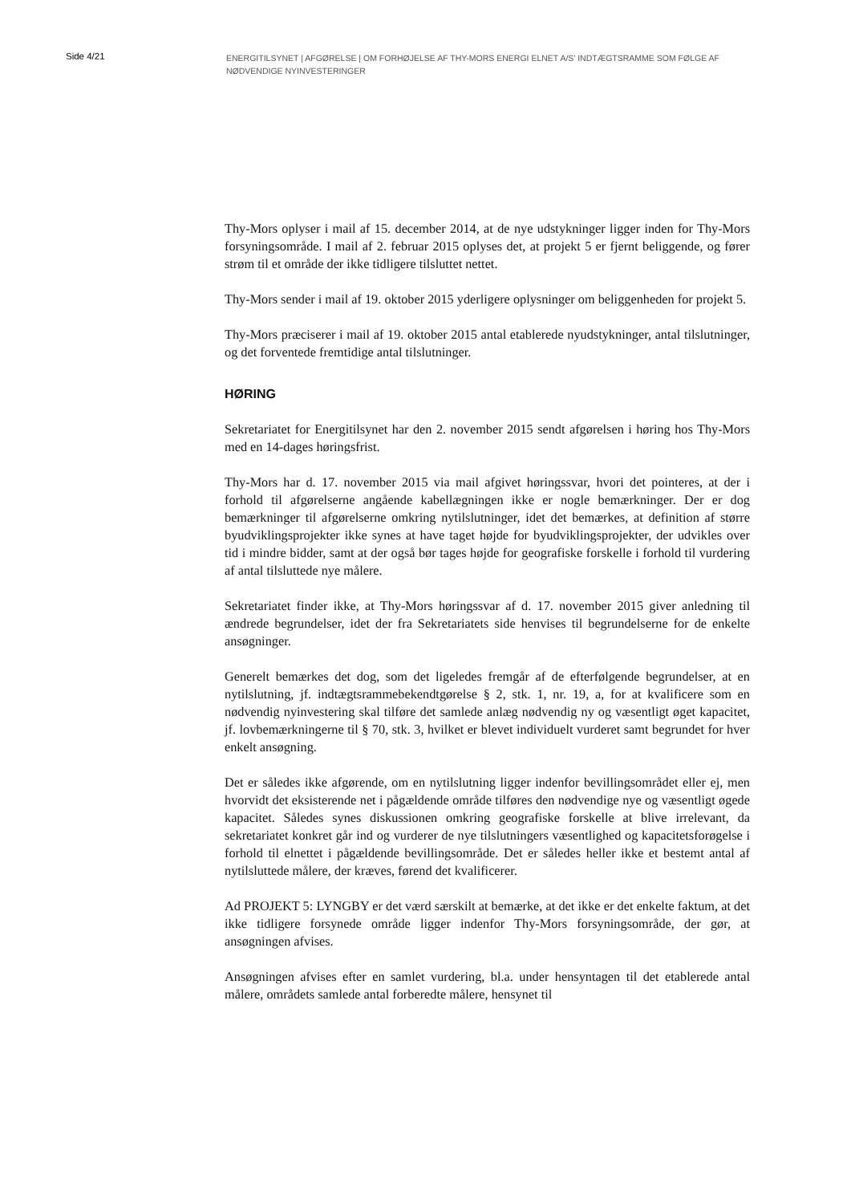Side 4/21
ENERGITILSYNET | AFGØRELSE | OM FORHØJELSE AF THY-MORS ENERGI ELNET A/S’ INDTÆGTSRAMME SOM FØLGE AF NØDVENDIGE NYINVESTERINGER
Thy-Mors oplyser i mail af 15. december 2014, at de nye udstykninger ligger inden for Thy-Mors forsyningsområde. I mail af 2. februar 2015 oplyses det, at projekt 5 er fjernt beliggende, og fører strøm til et område der ikke tidligere tilsluttet nettet.
Thy-Mors sender i mail af 19. oktober 2015 yderligere oplysninger om beliggenheden for projekt 5.
Thy-Mors præciserer i mail af 19. oktober 2015 antal etablerede nyudstykninger, antal tilslutninger, og det forventede fremtidige antal tilslutninger.
HØRING
Sekretariatet for Energitilsynet har den 2. november 2015 sendt afgørelsen i høring hos Thy-Mors med en 14-dages høringsfrist.
Thy-Mors har d. 17. november 2015 via mail afgivet høringssvar, hvori det pointeres, at der i forhold til afgørelserne angående kabellægningen ikke er nogle bemærkninger. Der er dog bemærkninger til afgørelserne omkring nytilslutninger, idet det bemærkes, at definition af større byudviklingsprojekter ikke synes at have taget højde for byudviklingsprojekter, der udvikles over tid i mindre bidder, samt at der også bør tages højde for geografiske forskelle i forhold til vurdering af antal tilsluttede nye målere.
Sekretariatet finder ikke, at Thy-Mors høringssvar af d. 17. november 2015 giver anledning til ændrede begrundelser, idet der fra Sekretariatets side henvises til begrundelserne for de enkelte ansøgninger.
Generelt bemærkes det dog, som det ligeledes fremgår af de efterfølgende begrundelser, at en nytilslutning, jf. indtægtsrammebekendtgørelse § 2, stk. 1, nr. 19, a, for at kvalificere som en nødvendig nyinvestering skal tilføre det samlede anlæg nødvendig ny og væsentligt øget kapacitet, jf. lovbemærkningerne til § 70, stk. 3, hvilket er blevet individuelt vurderet samt begrundet for hver enkelt ansøgning.
Det er således ikke afgørende, om en nytilslutning ligger indenfor bevillingsområdet eller ej, men hvorvidt det eksisterende net i pågældende område tilføres den nødvendige nye og væsentligt øgede kapacitet. Således synes diskussionen omkring geografiske forskelle at blive irrelevant, da sekretariatet konkret går ind og vurderer de nye tilslutningers væsentlighed og kapacitetsforøgelse i forhold til elnettet i pågældende bevillingsområde. Det er således heller ikke et bestemt antal af nytilsluttede målere, der kræves, førend det kvalificerer.
Ad PROJEKT 5: LYNGBY er det værd særskilt at bemærke, at det ikke er det enkelte faktum, at det ikke tidligere forsynede område ligger indenfor Thy-Mors forsyningsområde, der gør, at ansøgningen afvises.
Ansøgningen afvises efter en samlet vurdering, bl.a. under hensyntagen til det etablerede antal målere, områdets samlede antal forberedte målere, hensynet til